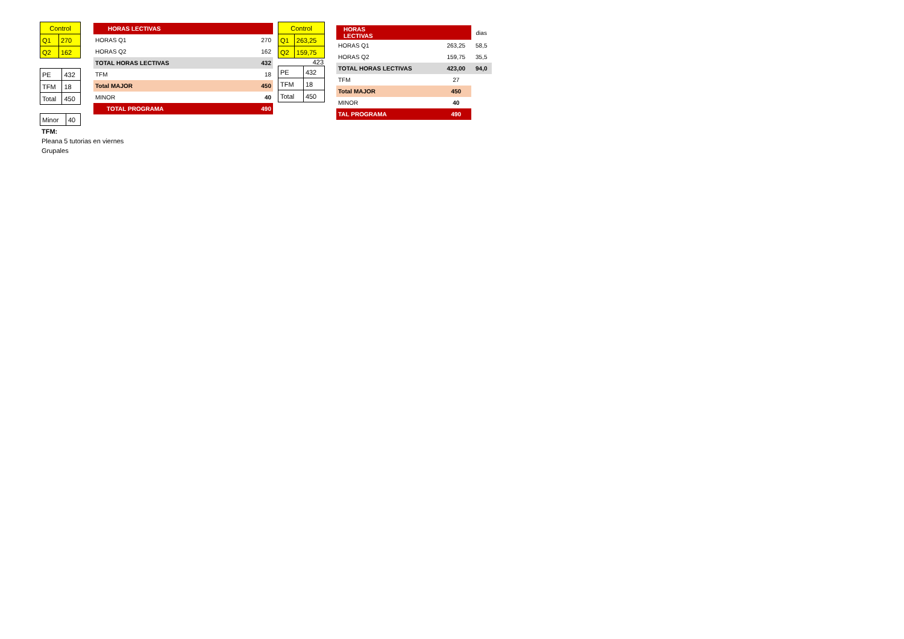| Control | |
| Q1 | 270 |
| Q2 | 162 |
| PE | 432 |
| TFM | 18 |
| Total | 450 |
| Minor | 40 |
| HORAS LECTIVAS | | |
| HORAS Q1 | | 270 |
| HORAS Q2 | | 162 |
| TOTAL HORAS LECTIVAS | | 432 |
| TFM | | 18 |
| Total MAJOR | | 450 |
| MINOR | | 40 |
| TOTAL PROGRAMA | | 490 |
| Control | |
| Q1 | 263,25 |
| Q2 | 159,75 |
423
| PE | 432 |
| TFM | 18 |
| Total | 450 |
| HORAS LECTIVAS | | | dias |
| HORAS Q1 | | 263,25 | 58,5 |
| HORAS Q2 | | 159,75 | 35,5 |
| TOTAL HORAS LECTIVAS | | 423,00 | 94,0 |
| TFM | | 27 | |
| Total MAJOR | | 450 | |
| MINOR | | 40 | |
| TAL PROGRAMA | | 490 | |
TFM:
Pleana 5 tutorias en viernes
Grupales